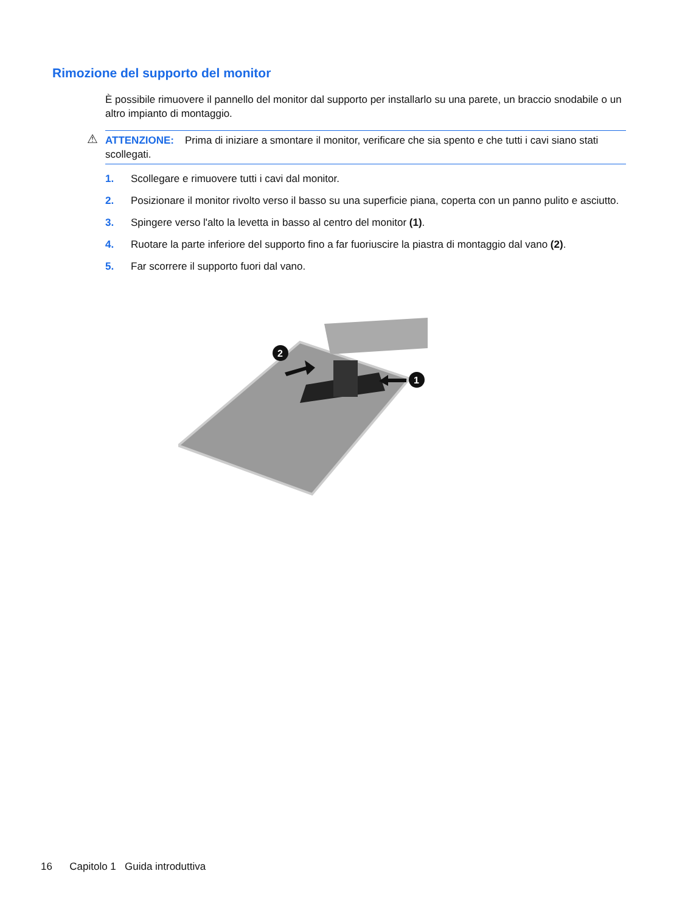Rimozione del supporto del monitor
È possibile rimuovere il pannello del monitor dal supporto per installarlo su una parete, un braccio snodabile o un altro impianto di montaggio.
⚠ ATTENZIONE: Prima di iniziare a smontare il monitor, verificare che sia spento e che tutti i cavi siano stati scollegati.
1. Scollegare e rimuovere tutti i cavi dal monitor.
2. Posizionare il monitor rivolto verso il basso su una superficie piana, coperta con un panno pulito e asciutto.
3. Spingere verso l'alto la levetta in basso al centro del monitor (1).
4. Ruotare la parte inferiore del supporto fino a far fuoriuscire la piastra di montaggio dal vano (2).
5. Far scorrere il supporto fuori dal vano.
2
1
16 Capitolo 1 Guida introduttiva